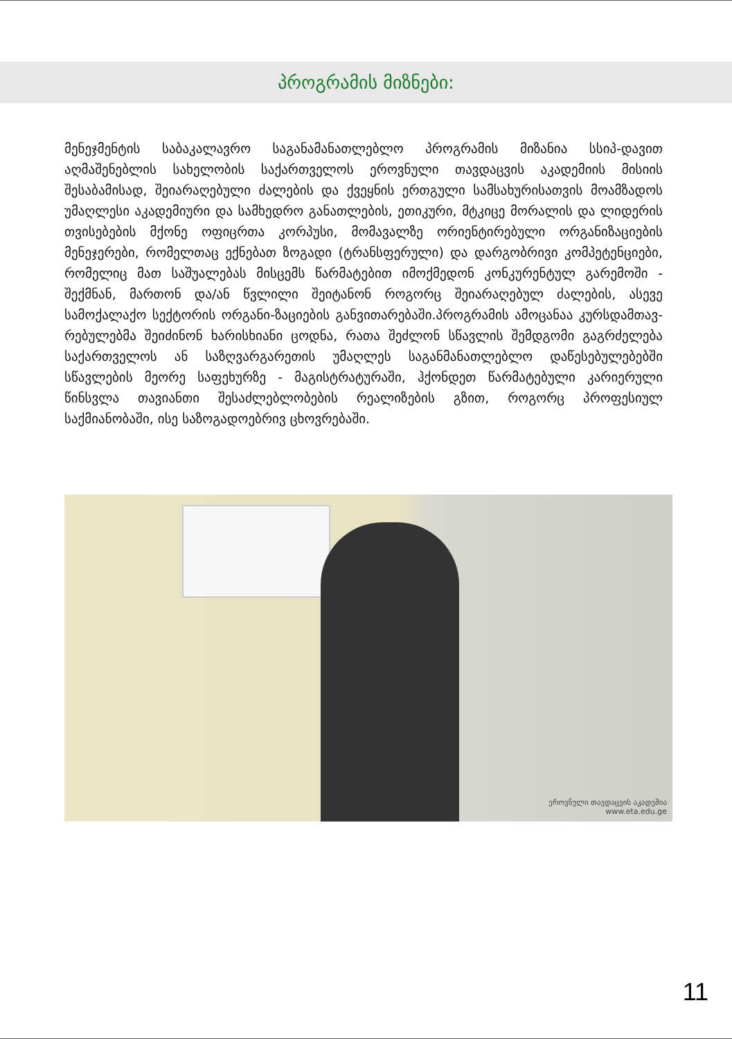პროგრამის მიზნები:
მენეჯმენტის საბაკალავრო საგანამანათლებლო პროგრამის მიზანია სსიპ-დავით აღმაშენებლის სახელობის საქართველოს ეროვნული თავდაცვის აკადემიის მისიის შესაბამისად, შეიარაღებული ძალების და ქვეყნის ერთგული სამსახურისათვის მოამზადოს უმაღლესი აკადემიური და სამხედრო განათლების, ეთიკური, მტკიცე მორალის და ლიდერის თვისებების მქონე ოფიცრთა კორპუსი, მომავალზე ორიენტირებული ორგანიზაციების მენეჯერები, რომელთაც ექნებათ ზოგადი (ტრანსფერული) და დარგობრივი კომპეტენციები, რომელიც მათ საშუალებას მისცემს წარმატებით იმოქმედონ კონკურენტულ გარემოში - შექმნან, მართონ და/ან წვლილი შეიტანონ როგორც შეიარაღებულ ძალების, ასევე სამოქალაქო სექტორის ორგანი-ზაციების განვითარებაში.პროგრამის ამოცანაა კურსდამთავ-რებულებმა შეიძინონ ხარისხიანი ცოდნა, რათა შეძლონ სწავლის შემდგომი გაგრძელება საქართველოს ან საზღვარგარეთის უმაღლეს საგანმანათლებლო დაწესებულებებში სწავლების მეორე საფეხურზე - მაგისტრატურაში, ჰქონდეთ წარმატებული კარიერული წინსვლა თავიანთი შესაძლებლობების რეალიზების გზით, როგორც პროფესიულ საქმიანობაში, ისე საზოგადოებრივ ცხოვრებაში.
ეროვნული თავდაცვის აკადემია
www.eta.edu.ge
11